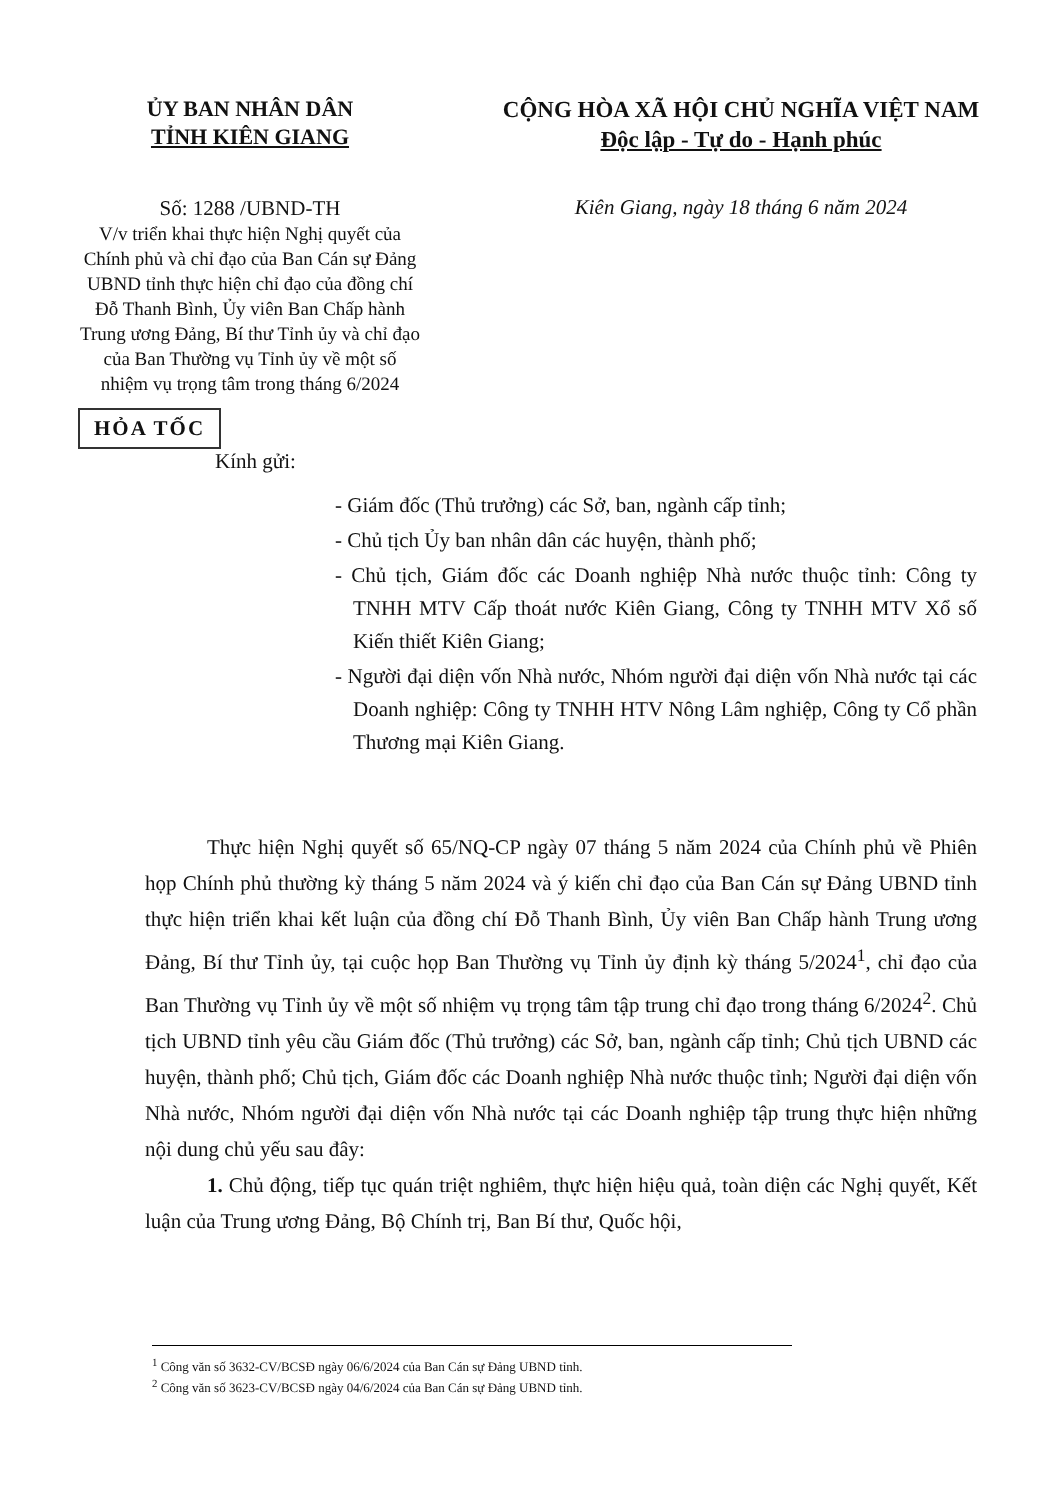ỦY BAN NHÂN DÂN
TỈNH KIÊN GIANG
Số: 1288 /UBND-TH
V/v triển khai thực hiện Nghị quyết của Chính phủ và chỉ đạo của Ban Cán sự Đảng UBND tỉnh thực hiện chỉ đạo của đồng chí Đỗ Thanh Bình, Ủy viên Ban Chấp hành Trung ương Đảng, Bí thư Tỉnh ủy và chỉ đạo của Ban Thường vụ Tỉnh ủy về một số nhiệm vụ trọng tâm trong tháng 6/2024
CỘNG HÒA XÃ HỘI CHỦ NGHĨA VIỆT NAM
Độc lập - Tự do - Hạnh phúc
Kiên Giang, ngày 18 tháng 6 năm 2024
HỎA TỐC
Kính gửi:
- Giám đốc (Thủ trưởng) các Sở, ban, ngành cấp tỉnh;
- Chủ tịch Ủy ban nhân dân các huyện, thành phố;
- Chủ tịch, Giám đốc các Doanh nghiệp Nhà nước thuộc tỉnh: Công ty TNHH MTV Cấp thoát nước Kiên Giang, Công ty TNHH MTV Xổ số Kiến thiết Kiên Giang;
- Người đại diện vốn Nhà nước, Nhóm người đại diện vốn Nhà nước tại các Doanh nghiệp: Công ty TNHH HTV Nông Lâm nghiệp, Công ty Cổ phần Thương mại Kiên Giang.
Thực hiện Nghị quyết số 65/NQ-CP ngày 07 tháng 5 năm 2024 của Chính phủ về Phiên họp Chính phủ thường kỳ tháng 5 năm 2024 và ý kiến chỉ đạo của Ban Cán sự Đảng UBND tỉnh thực hiện triển khai kết luận của đồng chí Đỗ Thanh Bình, Ủy viên Ban Chấp hành Trung ương Đảng, Bí thư Tỉnh ủy, tại cuộc họp Ban Thường vụ Tỉnh ủy định kỳ tháng 5/2024<sup>1</sup>, chỉ đạo của Ban Thường vụ Tỉnh ủy về một số nhiệm vụ trọng tâm tập trung chỉ đạo trong tháng 6/2024<sup>2</sup>. Chủ tịch UBND tỉnh yêu cầu Giám đốc (Thủ trưởng) các Sở, ban, ngành cấp tỉnh; Chủ tịch UBND các huyện, thành phố; Chủ tịch, Giám đốc các Doanh nghiệp Nhà nước thuộc tỉnh; Người đại diện vốn Nhà nước, Nhóm người đại diện vốn Nhà nước tại các Doanh nghiệp tập trung thực hiện những nội dung chủ yếu sau đây:
1. Chủ động, tiếp tục quán triệt nghiêm, thực hiện hiệu quả, toàn diện các Nghị quyết, Kết luận của Trung ương Đảng, Bộ Chính trị, Ban Bí thư, Quốc hội,
<sup>1</sup> Công văn số 3632-CV/BCSĐ ngày 06/6/2024 của Ban Cán sự Đảng UBND tỉnh.
<sup>2</sup> Công văn số 3623-CV/BCSĐ ngày 04/6/2024 của Ban Cán sự Đảng UBND tỉnh.